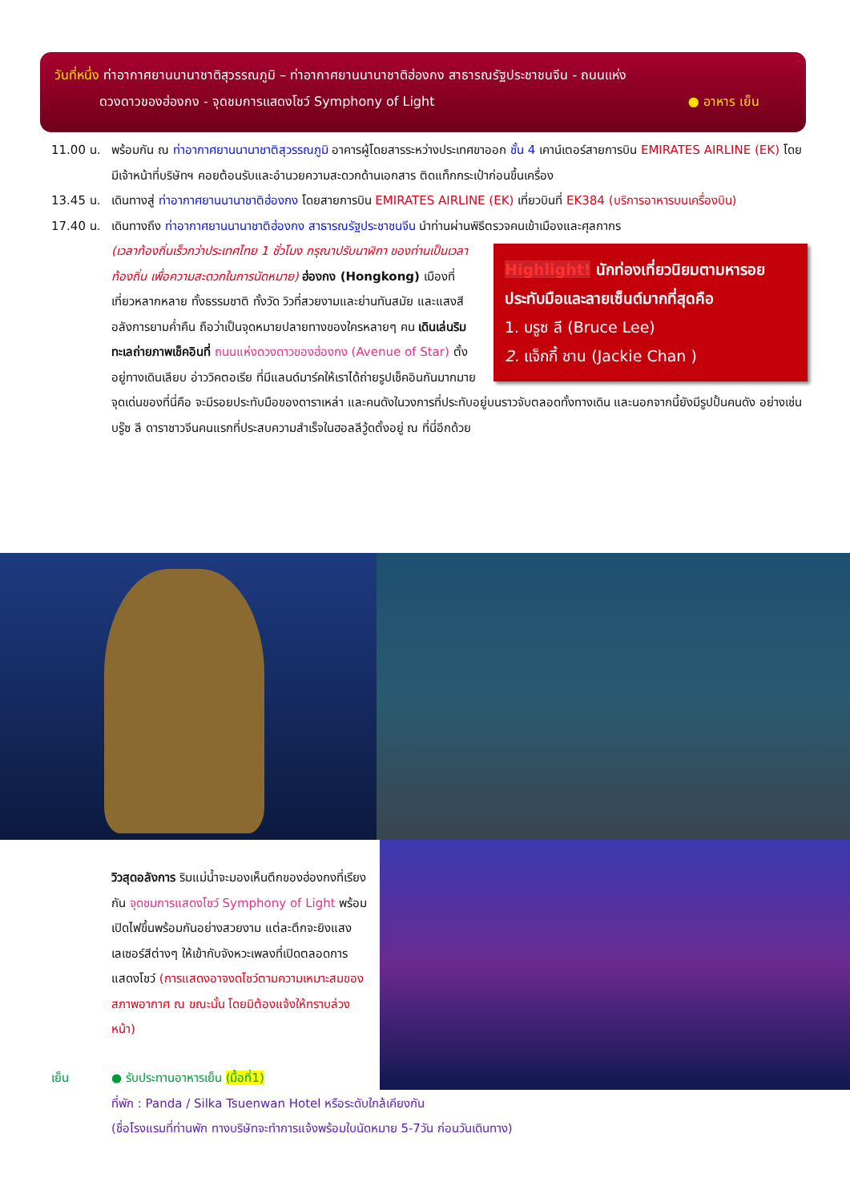วันที่หนึ่ง ท่าอากาศยานนานาชาติสุวรรณภูมิ – ท่าอากาศยานนานาชาติฮ่องกง สาธารณรัฐประชาชนจีน - ถนนแห่ง
ดวงดาวของฮ่องกง - จุดชมการแสดงโชว์ Symphony of Light ● อาหาร เย็น
11.00 น. พร้อมกัน ณ ท่าอากาศยานนานาชาติสุวรรณภูมิ อาคารผู้โดยสารระหว่างประเทศขาออก ชั้น 4 เคาน์เตอร์สายการบิน EMIRATES AIRLINE (EK) โดยมีเจ้าหน้าที่บริษัทฯ คอยต้อนรับและอำนวยความสะดวกด้านเอกสาร ติดแท็กกระเป๋าก่อนขึ้นเครื่อง
13.45 น. เดินทางสู่ ท่าอากาศยานนานาชาติฮ่องกง โดยสายการบิน EMIRATES AIRLINE (EK) เที่ยวบินที่ EK384 (บริการอาหารบนเครื่องบิน)
17.40 น. เดินทางถึง ท่าอากาศยานนานาชาติฮ่องกง สาธารณรัฐประชาชนจีน นำท่านผ่านพิธีตรวจคนเข้าเมืองและศุลกากร
Highlight! นักท่องเที่ยวนิยมตามหารอยประทับมือและลายเซ็นต์มากที่สุดคือ
1. บรูซ ลี (Bruce Lee)
2. แจ็กกี้ ชาน (Jackie Chan )
(เวลาท้องถิ่นเร็วกว่าประเทศไทย 1 ชั่วโมง กรุณาปรับนาฬิกา ของท่านเป็นเวลาท้องถิ่น เพื่อความสะดวกในการนัดหมาย) ฮ่องกง (Hongkong) เมืองที่เที่ยวหลากหลาย ทั้งธรรมชาติ ทั้งวัด วิวที่สวยงามและย่านทันสมัย และแสงสีอลังการยามค่ำคืน ถือว่าเป็นจุดหมายปลายทางของใครหลายๆ คน เดินเล่นริมทะเลถ่ายภาพเช็คอินที่ ถนนแห่งดวงดาวของฮ่องกง (Avenue of Star) ตั้งอยู่ทางเดินเลียบ อ่าววิคตอเรีย ที่มีแลนด์มาร์คให้เราได้ถ่ายรูปเช็คอินกันมากมาย จุดเด่นของที่นี่คือ จะมีรอยประทับมือของดาราเหล่า และคนดังในวงการที่ประทับอยู่บนราวจับตลอดทั้งทางเดิน และนอกจากนี้ยังมีรูปปั้นคนดัง อย่างเช่น บรู๊ซ ลี ดาราชาวจีนคนแรกที่ประสบความสำเร็จในฮอลลีวู้ดตั้งอยู่ ณ ที่นี่อีกด้วย
วิวสุดอลังการ ริมแม่น้ำจะมองเห็นตึกของฮ่องกงที่เรียงกัน จุดชมการแสดงโชว์ Symphony of Light พร้อมเปิดไฟขึ้นพร้อมกันอย่างสวยงาม แต่ละตึกจะยิงแสงเลเซอร์สีต่างๆ ให้เข้ากับจังหวะเพลงที่เปิดตลอดการแสดงโชว์ (การแสดงอาจงดโชว์ตามความเหมาะสมของสภาพอากาศ ณ ขณะนั้น โดยมิต้องแจ้งให้ทราบล่วงหน้า)
เย็น ● รับประทานอาหารเย็น (มื้อที่1)
ที่พัก : Panda / Silka Tsuenwan Hotel หรือระดับใกล้เคียงกัน
(ชื่อโรงแรมที่ท่านพัก ทางบริษัทจะทำการแจ้งพร้อมใบนัดหมาย 5-7วัน ก่อนวันเดินทาง)